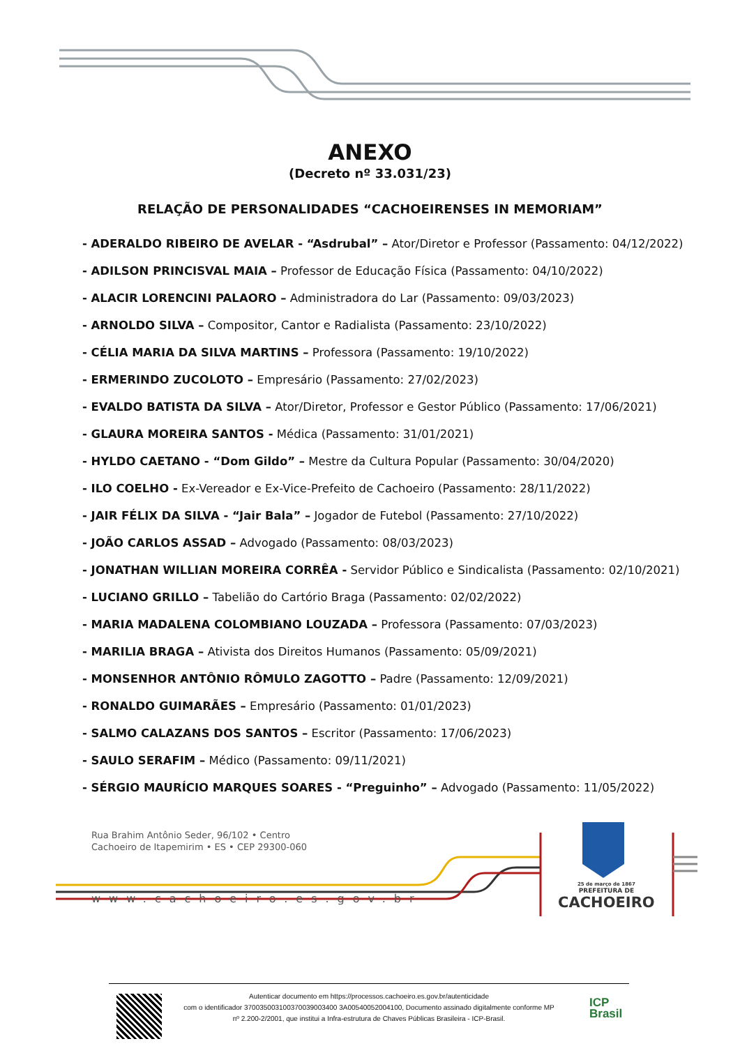ANEXO
(Decreto nº 33.031/23)
RELAÇÃO DE PERSONALIDADES “CACHOEIRENSES IN MEMORIAM”
- ADERALDO RIBEIRO DE AVELAR - “Asdrubal” – Ator/Diretor e Professor (Passamento: 04/12/2022)
- ADILSON PRINCISVAL MAIA – Professor de Educação Física (Passamento: 04/10/2022)
- ALACIR LORENCINI PALAORO – Administradora do Lar (Passamento: 09/03/2023)
- ARNOLDO SILVA – Compositor, Cantor e Radialista (Passamento: 23/10/2022)
- CÉLIA MARIA DA SILVA MARTINS – Professora (Passamento: 19/10/2022)
- ERMERINDO ZUCOLOTO – Empresário (Passamento: 27/02/2023)
- EVALDO BATISTA DA SILVA – Ator/Diretor, Professor e Gestor Público (Passamento: 17/06/2021)
- GLAURA MOREIRA SANTOS - Médica (Passamento: 31/01/2021)
- HYLDO CAETANO - “Dom Gildo” – Mestre da Cultura Popular (Passamento: 30/04/2020)
- ILO COELHO - Ex-Vereador e Ex-Vice-Prefeito de Cachoeiro (Passamento: 28/11/2022)
- JAIR FÉLIX DA SILVA - “Jair Bala” – Jogador de Futebol (Passamento: 27/10/2022)
- JOÃO CARLOS ASSAD – Advogado (Passamento: 08/03/2023)
- JONATHAN WILLIAN MOREIRA CORRÊA - Servidor Público e Sindicalista (Passamento: 02/10/2021)
- LUCIANO GRILLO – Tabelião do Cartório Braga (Passamento: 02/02/2022)
- MARIA MADALENA COLOMBIANO LOUZADA – Professora (Passamento: 07/03/2023)
- MARILIA BRAGA – Ativista dos Direitos Humanos (Passamento: 05/09/2021)
- MONSENHOR ANTÔNIO RÔMULO ZAGOTTO – Padre (Passamento: 12/09/2021)
- RONALDO GUIMARÃES – Empresário (Passamento: 01/01/2023)
- SALMO CALAZANS DOS SANTOS – Escritor (Passamento: 17/06/2023)
- SAULO SERAFIM – Médico (Passamento: 09/11/2021)
- SÉRGIO MAURÍCIO MARQUES SOARES - “Preguinho” – Advogado (Passamento: 11/05/2022)
Rua Brahim Antônio Seder, 96/102 • Centro
Cachoeiro de Itapemirim • ES • CEP 29300-060
www.cachoeiro.es.gov.br
25 de março de 1867
PREFEITURA DE
CACHOEIRO
Autenticar documento em https://processos.cachoeiro.es.gov.br/autenticidade
com o identificador 370035003100370039003400 3A00540052004100, Documento assinado digitalmente conforme MP
nº 2.200-2/2001, que institui a Infra-estrutura de Chaves Públicas Brasileira - ICP-Brasil.
ICP
Brasil